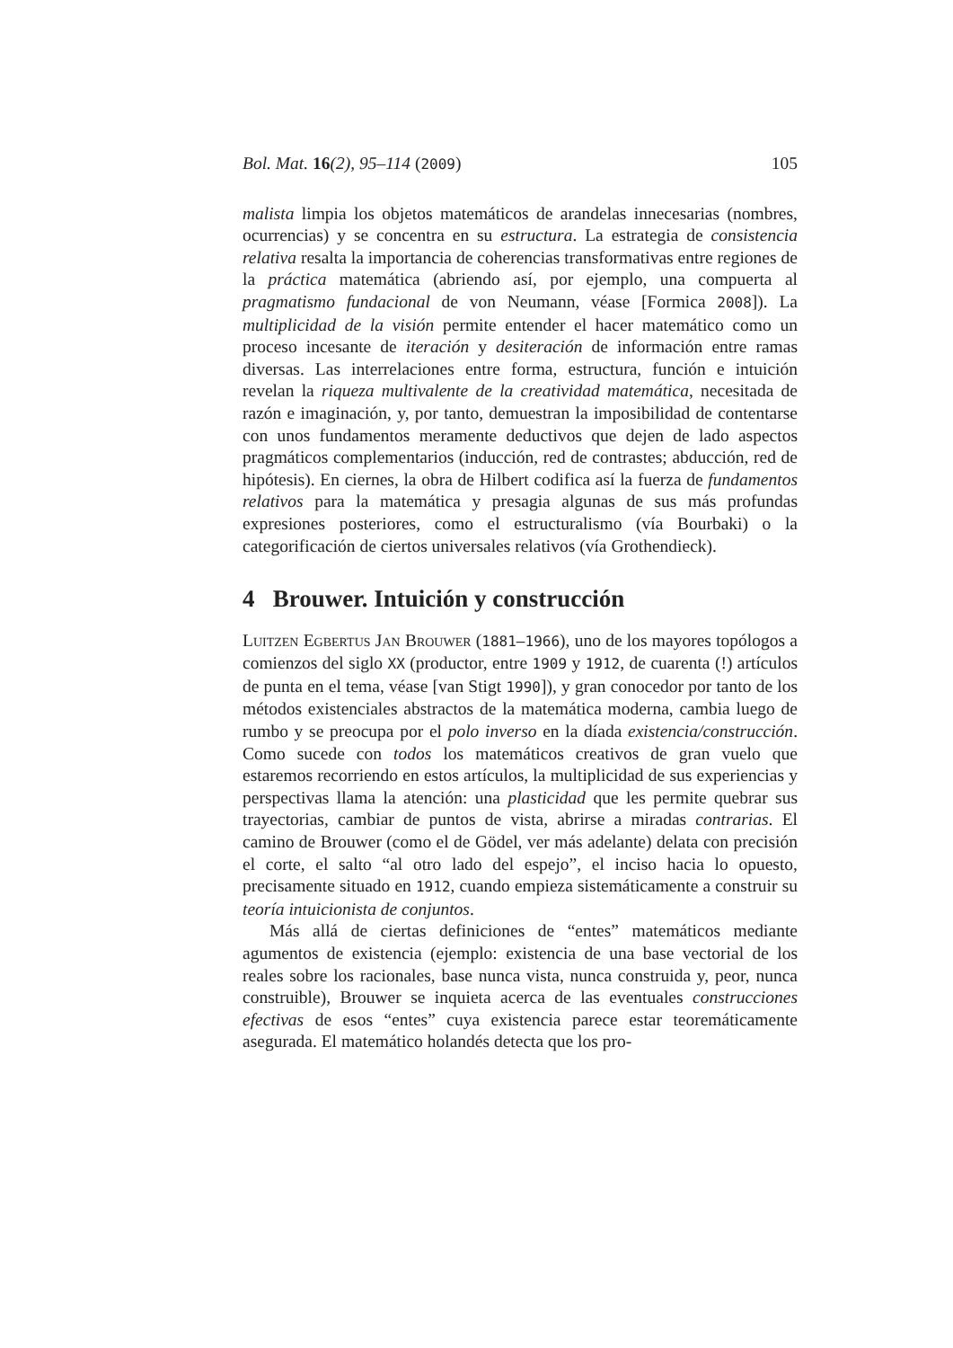Bol. Mat. 16(2), 95–114 (2009) 105
malista limpia los objetos matemáticos de arandelas innecesarias (nombres, ocurrencias) y se concentra en su estructura. La estrategia de consistencia relativa resalta la importancia de coherencias transformativas entre regiones de la práctica matemática (abriendo así, por ejemplo, una compuerta al pragmatismo fundacional de von Neumann, véase [Formica 2008]). La multiplicidad de la visión permite entender el hacer matemático como un proceso incesante de iteración y desiteración de información entre ramas diversas. Las interrelaciones entre forma, estructura, función e intuición revelan la riqueza multivalente de la creatividad matemática, necesitada de razón e imaginación, y, por tanto, demuestran la imposibilidad de contentarse con unos fundamentos meramente deductivos que dejen de lado aspectos pragmáticos complementarios (inducción, red de contrastes; abducción, red de hipótesis). En ciernes, la obra de Hilbert codifica así la fuerza de fundamentos relativos para la matemática y presagia algunas de sus más profundas expresiones posteriores, como el estructuralismo (vía Bourbaki) o la categorificación de ciertos universales relativos (vía Grothendieck).
4 Brouwer. Intuición y construcción
Luitzen Egbertus Jan Brouwer (1881–1966), uno de los mayores topólogos a comienzos del siglo XX (productor, entre 1909 y 1912, de cuarenta (!) artículos de punta en el tema, véase [van Stigt 1990]), y gran conocedor por tanto de los métodos existenciales abstractos de la matemática moderna, cambia luego de rumbo y se preocupa por el polo inverso en la díada existencia/construcción. Como sucede con todos los matemáticos creativos de gran vuelo que estaremos recorriendo en estos artículos, la multiplicidad de sus experiencias y perspectivas llama la atención: una plasticidad que les permite quebrar sus trayectorias, cambiar de puntos de vista, abrirse a miradas contrarias. El camino de Brouwer (como el de Gödel, ver más adelante) delata con precisión el corte, el salto “al otro lado del espejo”, el inciso hacia lo opuesto, precisamente situado en 1912, cuando empieza sistemáticamente a construir su teoría intuicionista de conjuntos.
Más allá de ciertas definiciones de “entes” matemáticos mediante agumentos de existencia (ejemplo: existencia de una base vectorial de los reales sobre los racionales, base nunca vista, nunca construida y, peor, nunca construible), Brouwer se inquieta acerca de las eventuales construcciones efectivas de esos “entes” cuya existencia parece estar teoremáticamente asegurada. El matemático holandés detecta que los pro-